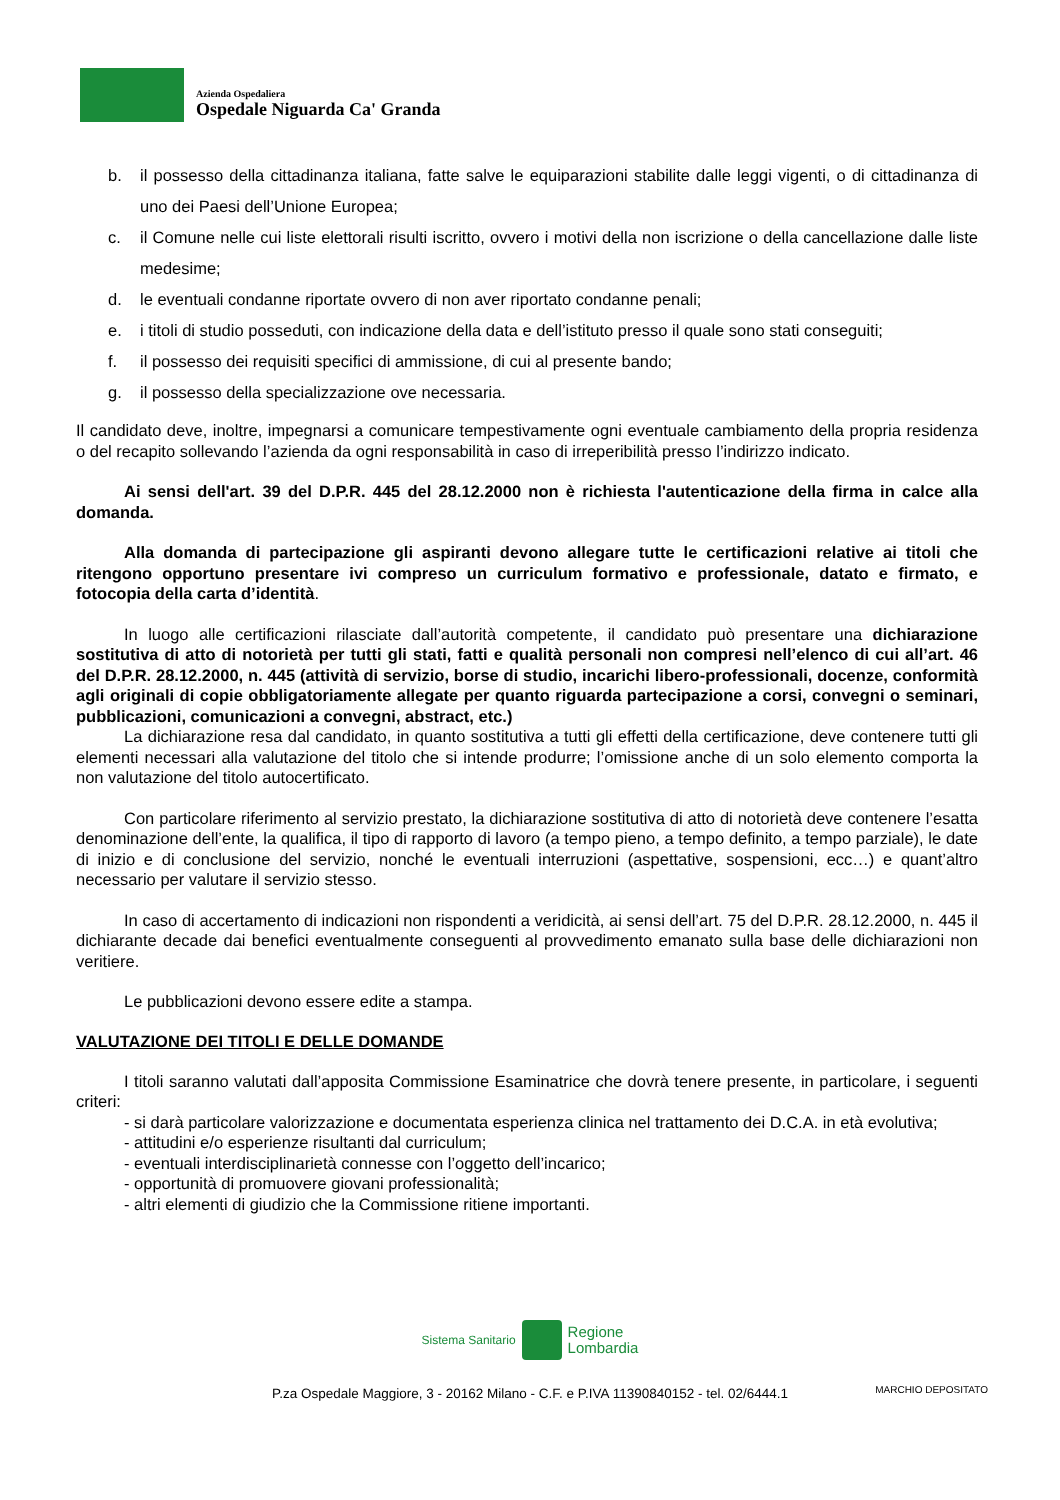Azienda Ospedaliera
Ospedale Niguarda Ca' Granda
b. il possesso della cittadinanza italiana, fatte salve le equiparazioni stabilite dalle leggi vigenti, o di cittadinanza di uno dei Paesi dell’Unione Europea;
c. il Comune nelle cui liste elettorali risulti iscritto, ovvero i motivi della non iscrizione o della cancellazione dalle liste medesime;
d. le eventuali condanne riportate ovvero di non aver riportato condanne penali;
e. i titoli di studio posseduti, con indicazione della data e dell’istituto presso il quale sono stati conseguiti;
f. il possesso dei requisiti specifici di ammissione, di cui al presente bando;
g. il possesso della specializzazione ove necessaria.
Il candidato deve, inoltre, impegnarsi a comunicare tempestivamente ogni eventuale cambiamento della propria residenza o del recapito sollevando l’azienda da ogni responsabilità in caso di irreperibilità presso l’indirizzo indicato.
Ai sensi dell'art. 39 del D.P.R. 445 del 28.12.2000 non è richiesta l'autenticazione della firma in calce alla domanda.
Alla domanda di partecipazione gli aspiranti devono allegare tutte le certificazioni relative ai titoli che ritengono opportuno presentare ivi compreso un curriculum formativo e professionale, datato e firmato, e fotocopia della carta d’identità.
In luogo alle certificazioni rilasciate dall’autorità competente, il candidato può presentare una dichiarazione sostitutiva di atto di notorietà per tutti gli stati, fatti e qualità personali non compresi nell’elenco di cui all’art. 46 del D.P.R. 28.12.2000, n. 445 (attività di servizio, borse di studio, incarichi libero-professionali, docenze, conformità agli originali di copie obbligatoriamente allegate per quanto riguarda partecipazione a corsi, convegni o seminari, pubblicazioni, comunicazioni a convegni, abstract, etc.)
La dichiarazione resa dal candidato, in quanto sostitutiva a tutti gli effetti della certificazione, deve contenere tutti gli elementi necessari alla valutazione del titolo che si intende produrre; l’omissione anche di un solo elemento comporta la non valutazione del titolo autocertificato.
Con particolare riferimento al servizio prestato, la dichiarazione sostitutiva di atto di notorietà deve contenere l’esatta denominazione dell’ente, la qualifica, il tipo di rapporto di lavoro (a tempo pieno, a tempo definito, a tempo parziale), le date di inizio e di conclusione del servizio, nonché le eventuali interruzioni (aspettative, sospensioni, ecc…) e quant’altro necessario per valutare il servizio stesso.
In caso di accertamento di indicazioni non rispondenti a veridicità, ai sensi dell’art. 75 del D.P.R. 28.12.2000, n. 445 il dichiarante decade dai benefici eventualmente conseguenti al provvedimento emanato sulla base delle dichiarazioni non veritiere.
Le pubblicazioni devono essere edite a stampa.
VALUTAZIONE DEI TITOLI E DELLE DOMANDE
I titoli saranno valutati dall’apposita Commissione Esaminatrice che dovrà tenere presente, in particolare, i seguenti criteri:
- si darà particolare valorizzazione e documentata esperienza clinica nel trattamento dei D.C.A. in età evolutiva;
- attitudini e/o esperienze risultanti dal curriculum;
- eventuali interdisciplinarietà connesse con l’oggetto dell’incarico;
- opportunità di promuovere giovani professionalità;
- altri elementi di giudizio che la Commissione ritiene importanti.
Sistema Sanitario Regione
Lombardia
P.za Ospedale Maggiore, 3 - 20162 Milano - C.F. e P.IVA 11390840152 - tel. 02/6444.1
MARCHIO DEPOSITATO